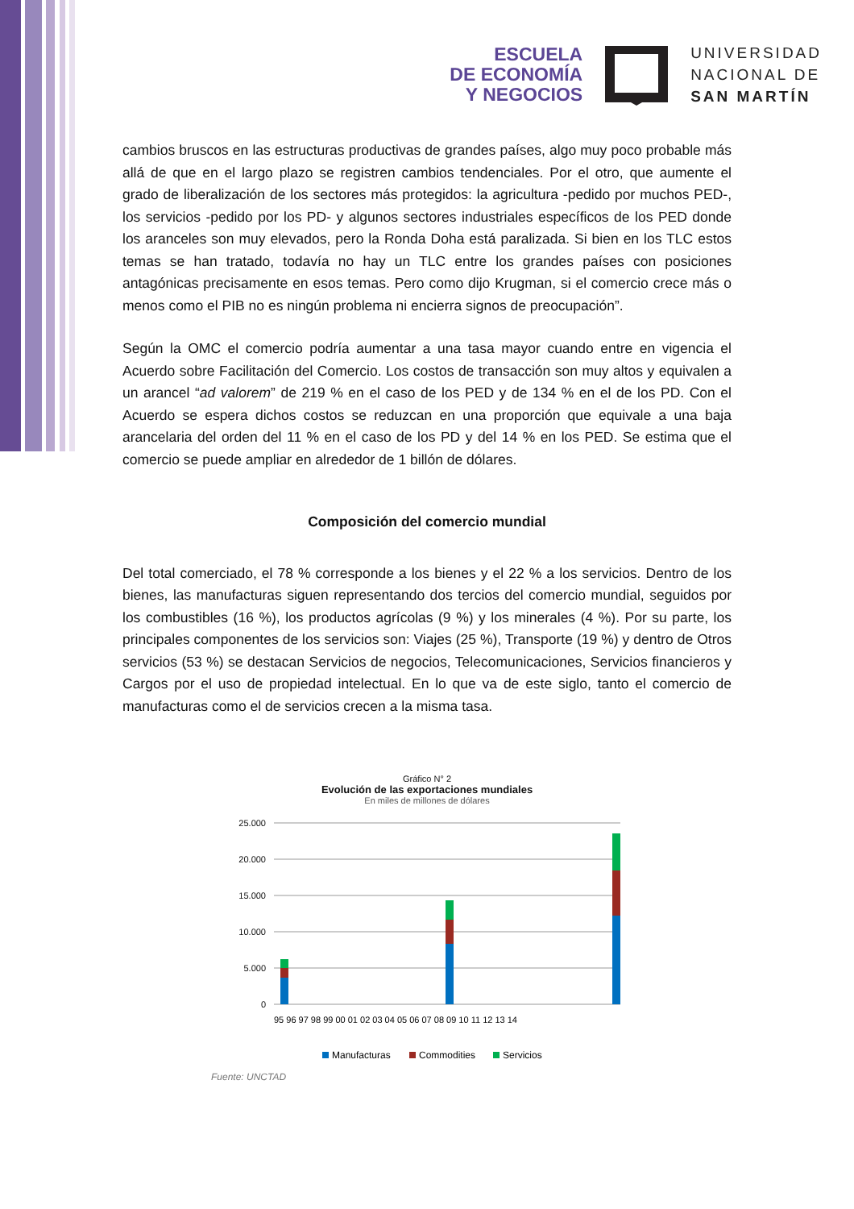ESCUELA
DE ECONOMÍA
Y NEGOCIOS
UNIVERSIDAD
NACIONAL DE
SAN MARTÍN
cambios bruscos en las estructuras productivas de grandes países, algo muy poco probable más allá de que en el largo plazo se registren cambios tendenciales. Por el otro, que aumente el grado de liberalización de los sectores más protegidos: la agricultura -pedido por muchos PED-, los servicios -pedido por los PD- y algunos sectores industriales específicos de los PED donde los aranceles son muy elevados, pero la Ronda Doha está paralizada. Si bien en los TLC estos temas se han tratado, todavía no hay un TLC entre los grandes países con posiciones antagónicas precisamente en esos temas. Pero como dijo Krugman, si el comercio crece más o menos como el PIB no es ningún problema ni encierra signos de preocupación”.
Según la OMC el comercio podría aumentar a una tasa mayor cuando entre en vigencia el Acuerdo sobre Facilitación del Comercio. Los costos de transacción son muy altos y equivalen a un arancel “ad valorem” de 219 % en el caso de los PED y de 134 % en el de los PD. Con el Acuerdo se espera dichos costos se reduzcan en una proporción que equivale a una baja arancelaria del orden del 11 % en el caso de los PD y del 14 % en los PED. Se estima que el comercio se puede ampliar en alrededor de 1 billón de dólares.
Composición del comercio mundial
Del total comerciado, el 78 % corresponde a los bienes y el 22 % a los servicios. Dentro de los bienes, las manufacturas siguen representando dos tercios del comercio mundial, seguidos por los combustibles (16 %), los productos agrícolas (9 %) y los minerales (4 %). Por su parte, los principales componentes de los servicios son: Viajes (25 %), Transporte (19 %) y dentro de Otros servicios (53 %) se destacan Servicios de negocios, Telecomunicaciones, Servicios financieros y Cargos por el uso de propiedad intelectual. En lo que va de este siglo, tanto el comercio de manufacturas como el de servicios crecen a la misma tasa.
Gráfico N° 2
Evolución de las exportaciones mundiales
En miles de millones de dólares
25.000
20.000
15.000
10.000
5.000
0
95 96 97 98 99 00 01 02 03 04 05 06 07 08 09 10 11 12 13 14
Manufacturas
Commodities
Servicios
Fuente: UNCTAD